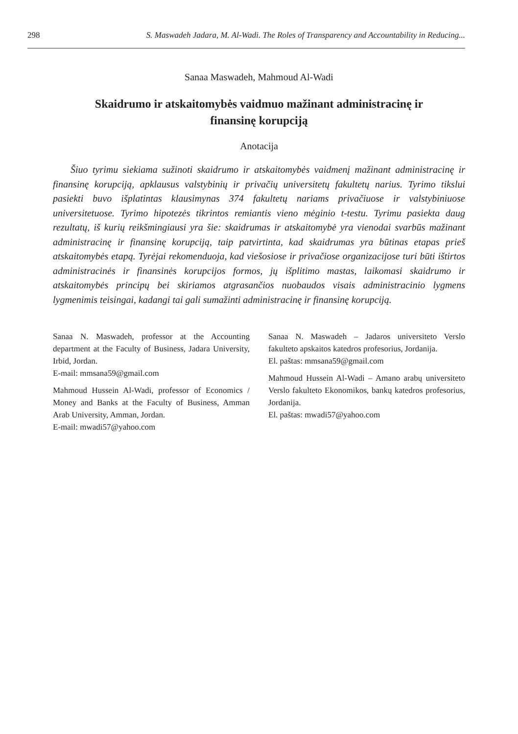298 S. Maswadeh Jadara, M. Al-Wadi. The Roles of Transparency and Accountability in Reducing...
Sanaa Maswadeh, Mahmoud Al-Wadi
Skaidrumo ir atskaitomybės vaidmuo mažinant administracinę ir finansinę korupciją
Anotacija
Šiuo tyrimu siekiama sužinoti skaidrumo ir atskaitomybės vaidmenį mažinant administracinę ir finansinę korupciją, apklausus valstybinių ir privačių universitetų fakultetų narius. Tyrimo tikslui pasiekti buvo išplatintas klausimynas 374 fakultetų nariams privačiuose ir valstybiniuose universitetuose. Tyrimo hipotezės tikrintos remiantis vieno mėginio t-testu. Tyrimu pasiekta daug rezultatų, iš kurių reikšmingiausi yra šie: skaidrumas ir atskaitomybė yra vienodai svarbūs mažinant administracinę ir finansinę korupciją, taip patvirtinta, kad skaidrumas yra būtinas etapas prieš atskaitomybės etapą. Tyrėjai rekomenduoja, kad viešosiose ir privačiose organizacijose turi būti ištirtos administracinės ir finansinės korupcijos formos, jų išplitimo mastas, laikomasi skaidrumo ir atskaitomybės principų bei skiriamos atgrasančios nuobaudos visais administracinio lygmens lygmenimis teisingai, kadangi tai gali sumažinti administracinę ir finansinę korupciją.
Sanaa N. Maswadeh, professor at the Accounting department at the Faculty of Business, Jadara University, Irbid, Jordan.
E-mail: mmsana59@gmail.com
Mahmoud Hussein Al-Wadi, professor of Economics / Money and Banks at the Faculty of Business, Amman Arab University, Amman, Jordan.
E-mail: mwadi57@yahoo.com
Sanaa N. Maswadeh – Jadaros universiteto Verslo fakulteto apskaitos katedros profesorius, Jordanija.
El. paštas: mmsana59@gmail.com
Mahmoud Hussein Al-Wadi – Amano arabų universiteto Verslo fakulteto Ekonomikos, bankų katedros profesorius, Jordanija.
El. paštas: mwadi57@yahoo.com